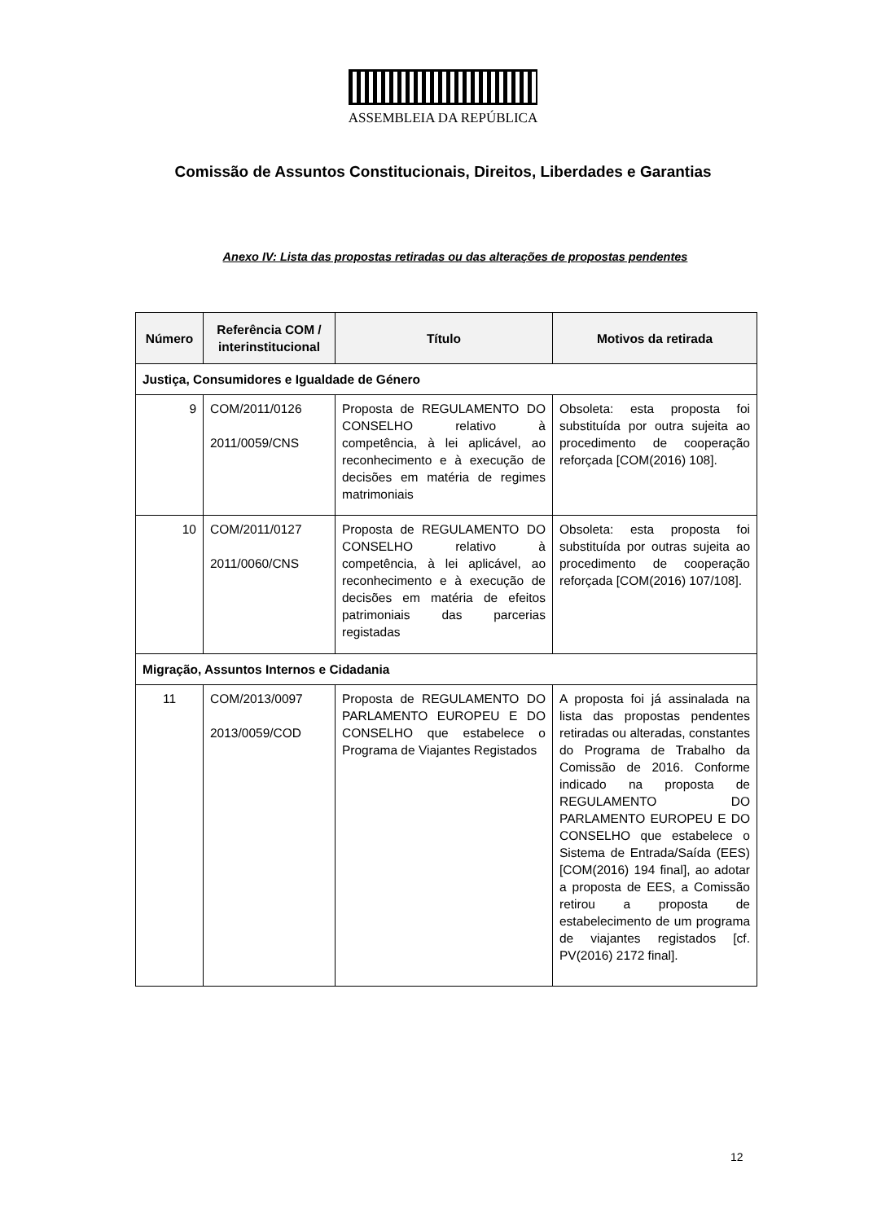ASSEMBLEIA DA REPÚBLICA
Comissão de Assuntos Constitucionais, Direitos, Liberdades e Garantias
Anexo IV: Lista das propostas retiradas ou das alterações de propostas pendentes
| Número | Referência COM / interinstitucional | Título | Motivos da retirada |
| --- | --- | --- | --- |
| Justiça, Consumidores e Igualdade de Género | | | |
| 9 | COM/2011/0126 2011/0059/CNS | Proposta de REGULAMENTO DO CONSELHO relativo à competência, à lei aplicável, ao reconhecimento e à execução de decisões em matéria de regimes matrimoniais | Obsoleta: esta proposta foi substituída por outra sujeita ao procedimento de cooperação reforçada [COM(2016) 108]. |
| 10 | COM/2011/0127 2011/0060/CNS | Proposta de REGULAMENTO DO CONSELHO relativo à competência, à lei aplicável, ao reconhecimento e à execução de decisões em matéria de efeitos patrimoniais das parcerias registadas | Obsoleta: esta proposta foi substituída por outras sujeita ao procedimento de cooperação reforçada [COM(2016) 107/108]. |
| Migração, Assuntos Internos e Cidadania | | | |
| 11 | COM/2013/0097 2013/0059/COD | Proposta de REGULAMENTO DO PARLAMENTO EUROPEU E DO CONSELHO que estabelece o Programa de Viajantes Registados | A proposta foi já assinalada na lista das propostas pendentes retiradas ou alteradas, constantes do Programa de Trabalho da Comissão de 2016. Conforme indicado na proposta de REGULAMENTO DO PARLAMENTO EUROPEU E DO CONSELHO que estabelece o Sistema de Entrada/Saída (EES) [COM(2016) 194 final], ao adotar a proposta de EES, a Comissão retirou a proposta de estabelecimento de um programa de viajantes registados [cf. PV(2016) 2172 final]. |
12